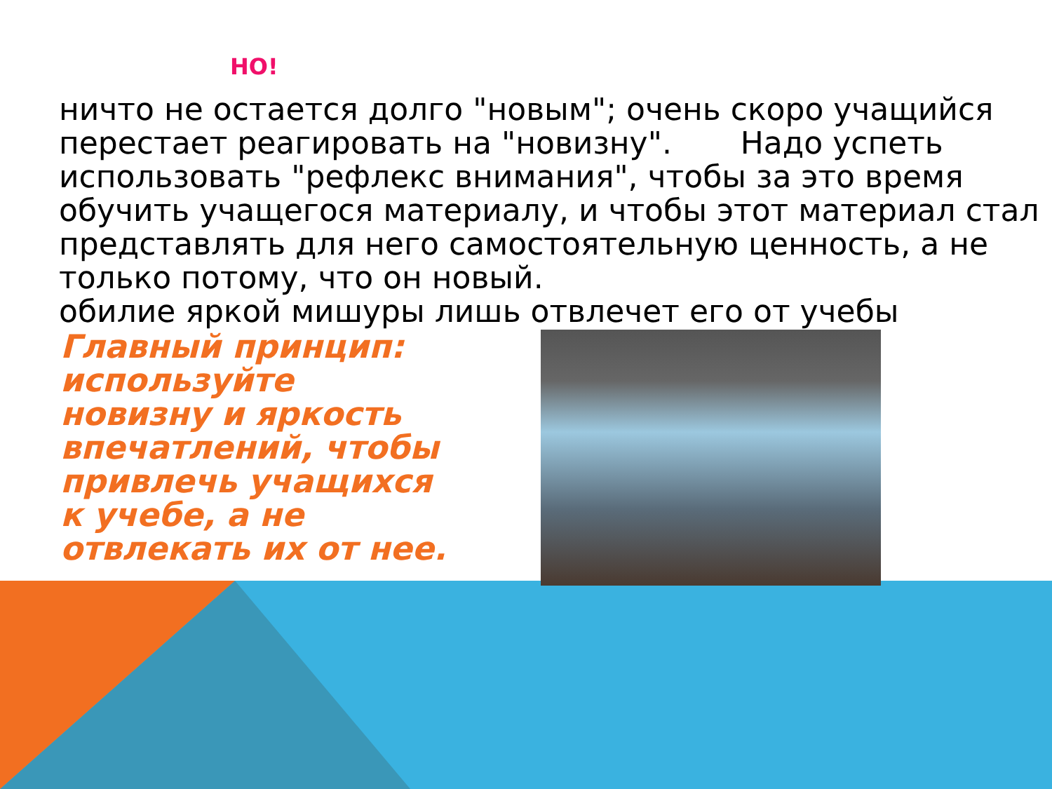НО!
ничто не остается долго "новым"; очень скоро учащийся перестает реагировать на "новизну". Надо успеть использовать "рефлекс внимания", чтобы за это время обучить учащегося материалу, и чтобы этот материал стал представлять для него самостоятельную ценность, а не только потому, что он новый.
обилие яркой мишуры лишь отвлечет его от учебы
Главный принцип: используйте новизну и яркость впечатлений, чтобы привлечь учащихся к учебе, а не отвлекать их от нее.